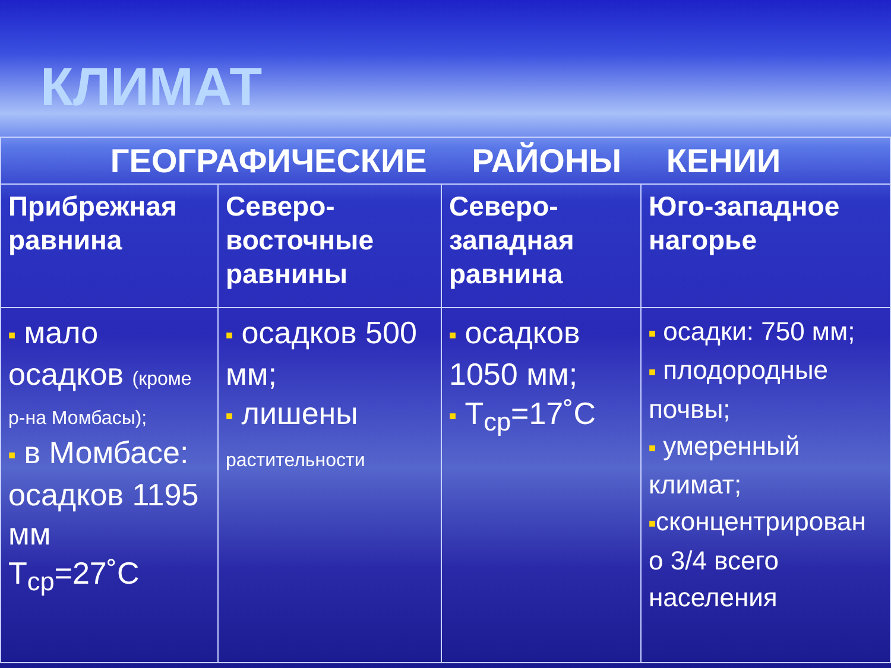КЛИМАТ
| ГЕОГРАФИЧЕСКИЕ РАЙОНЫ КЕНИИ | | | |
| --- | --- | --- | --- |
| Прибрежная равнина | Северо-восточные равнины | Северо-западная равнина | Юго-западное нагорье |
| ■ мало осадков (кроме р-на Момбасы); ■ в Момбасе: осадков 1195 мм T<sub>ср</sub>=27˚С | ■ осадков 500 мм; ■ лишены растительности | ■ осадков 1050 мм; ■ T<sub>ср</sub>=17˚С | ■ осадки: 750 мм; ■ плодородные почвы; ■ умеренный климат; ■ сконцентрирован о 3/4 всего населения |